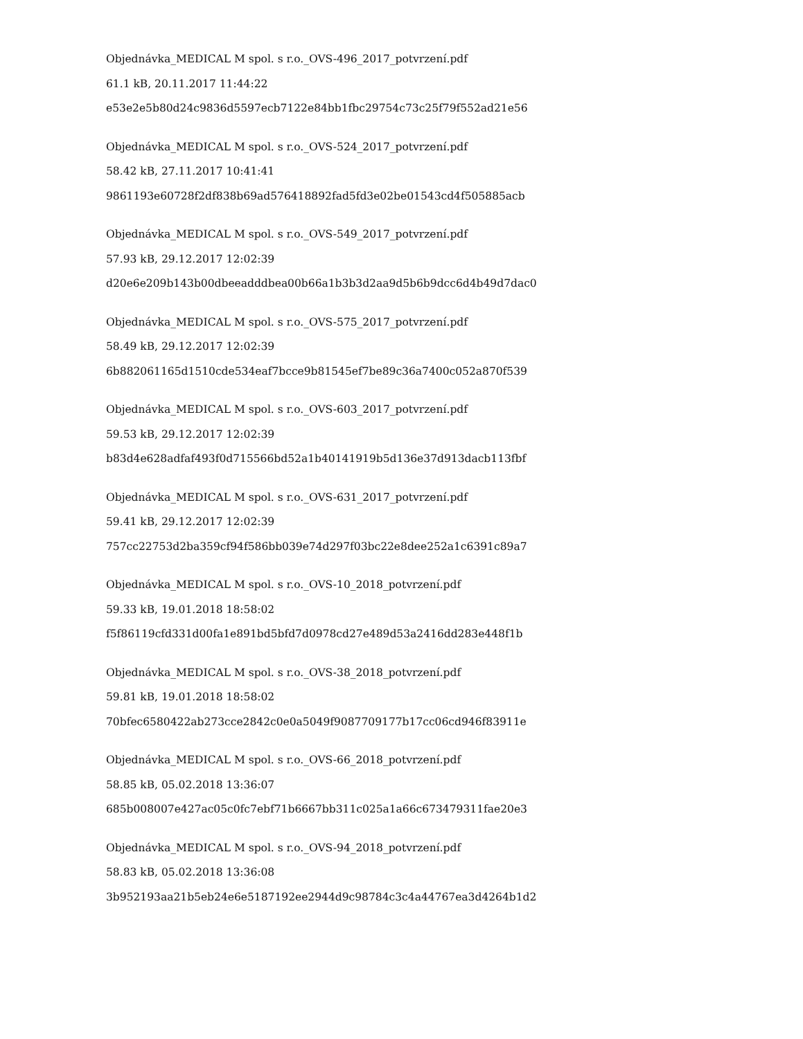Objednávka_MEDICAL M spol. s r.o._OVS-496_2017_potvrzení.pdf
61.1 kB, 20.11.2017 11:44:22
e53e2e5b80d24c9836d5597ecb7122e84bb1fbc29754c73c25f79f552ad21e56
Objednávka_MEDICAL M spol. s r.o._OVS-524_2017_potvrzení.pdf
58.42 kB, 27.11.2017 10:41:41
9861193e60728f2df838b69ad576418892fad5fd3e02be01543cd4f505885acb
Objednávka_MEDICAL M spol. s r.o._OVS-549_2017_potvrzení.pdf
57.93 kB, 29.12.2017 12:02:39
d20e6e209b143b00dbeeadddbea00b66a1b3b3d2aa9d5b6b9dcc6d4b49d7dac0
Objednávka_MEDICAL M spol. s r.o._OVS-575_2017_potvrzení.pdf
58.49 kB, 29.12.2017 12:02:39
6b882061165d1510cde534eaf7bcce9b81545ef7be89c36a7400c052a870f539
Objednávka_MEDICAL M spol. s r.o._OVS-603_2017_potvrzení.pdf
59.53 kB, 29.12.2017 12:02:39
b83d4e628adfaf493f0d715566bd52a1b40141919b5d136e37d913dacb113fbf
Objednávka_MEDICAL M spol. s r.o._OVS-631_2017_potvrzení.pdf
59.41 kB, 29.12.2017 12:02:39
757cc22753d2ba359cf94f586bb039e74d297f03bc22e8dee252a1c6391c89a7
Objednávka_MEDICAL M spol. s r.o._OVS-10_2018_potvrzení.pdf
59.33 kB, 19.01.2018 18:58:02
f5f86119cfd331d00fa1e891bd5bfd7d0978cd27e489d53a2416dd283e448f1b
Objednávka_MEDICAL M spol. s r.o._OVS-38_2018_potvrzení.pdf
59.81 kB, 19.01.2018 18:58:02
70bfec6580422ab273cce2842c0e0a5049f9087709177b17cc06cd946f83911e
Objednávka_MEDICAL M spol. s r.o._OVS-66_2018_potvrzení.pdf
58.85 kB, 05.02.2018 13:36:07
685b008007e427ac05c0fc7ebf71b6667bb311c025a1a66c673479311fae20e3
Objednávka_MEDICAL M spol. s r.o._OVS-94_2018_potvrzení.pdf
58.83 kB, 05.02.2018 13:36:08
3b952193aa21b5eb24e6e5187192ee2944d9c98784c3c4a44767ea3d4264b1d2